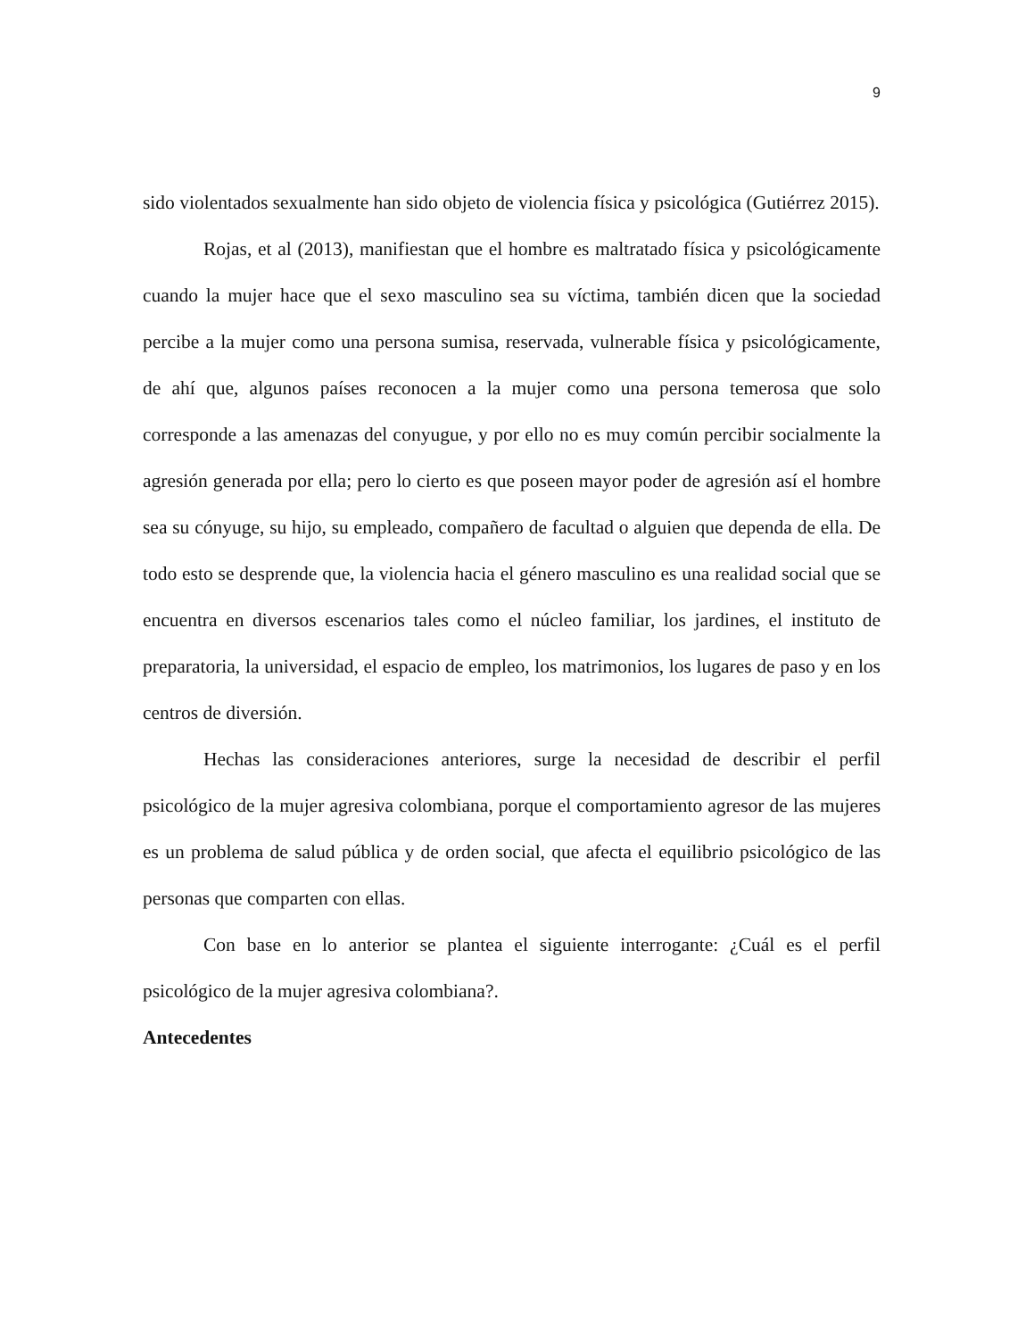9
sido violentados sexualmente han sido objeto de violencia física y psicológica (Gutiérrez 2015).
Rojas, et al (2013), manifiestan que el hombre es maltratado física y psicológicamente cuando la mujer hace que el sexo masculino sea su víctima, también dicen que la sociedad percibe a la mujer como una persona sumisa, reservada, vulnerable física y psicológicamente, de ahí que, algunos países reconocen a la mujer como una persona temerosa que solo corresponde a las amenazas del conyugue, y por ello no es muy común percibir socialmente la agresión generada por ella; pero lo cierto es que poseen mayor poder de agresión así el hombre sea su cónyuge, su hijo, su empleado, compañero de facultad o alguien que dependa de ella. De todo esto se desprende que, la violencia hacia el género masculino es una realidad social que se encuentra en diversos escenarios tales como el núcleo familiar, los jardines, el instituto de preparatoria, la universidad, el espacio de empleo, los matrimonios, los lugares de paso y en los centros de diversión.
Hechas las consideraciones anteriores, surge la necesidad de describir el perfil psicológico de la mujer agresiva colombiana, porque el comportamiento agresor de las mujeres es un problema de salud pública y de orden social, que afecta el equilibrio psicológico de las personas que comparten con ellas.
Con base en lo anterior se plantea el siguiente interrogante: ¿Cuál es el perfil psicológico de la mujer agresiva colombiana?.
Antecedentes